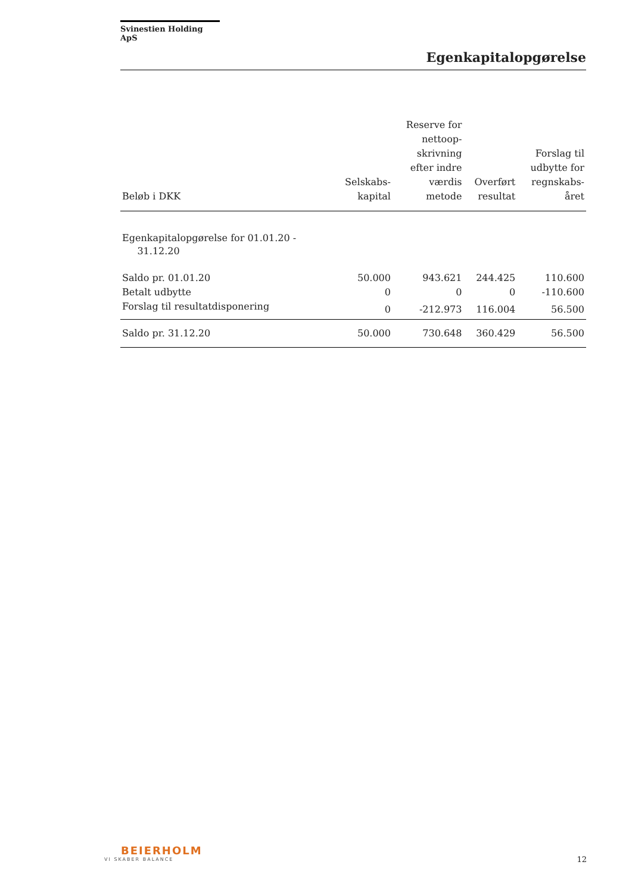Svinestien Holding ApS
Egenkapitalopgørelse
| Beløb i DKK | Selskabs- kapital | Reserve for nettoop- skrivning efter indre værdis metode | Overført resultat | Forslag til udbytte for regnskabs- året |
| --- | --- | --- | --- | --- |
| Egenkapitalopgørelse for 01.01.20 - 31.12.20 | | | | |
| Saldo pr. 01.01.20 | 50.000 | 943.621 | 244.425 | 110.600 |
| Betalt udbytte | 0 | 0 | 0 | -110.600 |
| Forslag til resultatdisponering | 0 | -212.973 | 116.004 | 56.500 |
| Saldo pr. 31.12.20 | 50.000 | 730.648 | 360.429 | 56.500 |
BEIERHOLM
VI SKABER BALANCE
12